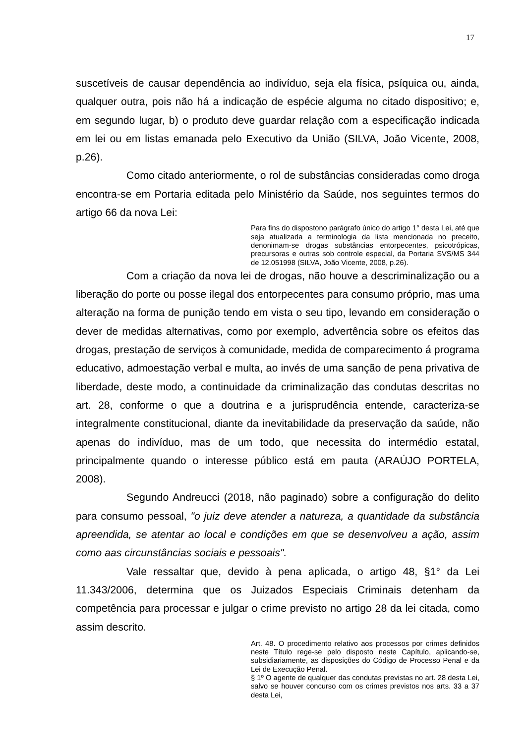17
suscetíveis de causar dependência ao indivíduo, seja ela física, psíquica ou, ainda, qualquer outra, pois não há a indicação de espécie alguma no citado dispositivo; e, em segundo lugar, b) o produto deve guardar relação com a especificação indicada em lei ou em listas emanada pelo Executivo da União (SILVA, João Vicente, 2008, p.26).
Como citado anteriormente, o rol de substâncias consideradas como droga encontra-se em Portaria editada pelo Ministério da Saúde, nos seguintes termos do artigo 66 da nova Lei:
Para fins do dispostono parágrafo único do artigo 1° desta Lei, até que seja atualizada a terminologia da lista mencionada no preceito, denonimam-se drogas substâncias entorpecentes, psicotrópicas, precursoras e outras sob controle especial, da Portaria SVS/MS 344 de 12.051998 (SILVA, João Vicente, 2008, p.26).
Com a criação da nova lei de drogas, não houve a descriminalização ou a liberação do porte ou posse ilegal dos entorpecentes para consumo próprio, mas uma alteração na forma de punição tendo em vista o seu tipo, levando em consideração o dever de medidas alternativas, como por exemplo, advertência sobre os efeitos das drogas, prestação de serviços à comunidade, medida de comparecimento á programa educativo, admoestação verbal e multa, ao invés de uma sanção de pena privativa de liberdade, deste modo, a continuidade da criminalização das condutas descritas no art. 28, conforme o que a doutrina e a jurisprudência entende, caracteriza-se integralmente constitucional, diante da inevitabilidade da preservação da saúde, não apenas do indivíduo, mas de um todo, que necessita do intermédio estatal, principalmente quando o interesse público está em pauta (ARAÚJO PORTELA, 2008).
Segundo Andreucci (2018, não paginado) sobre a configuração do delito para consumo pessoal, "o juiz deve atender a natureza, a quantidade da substância apreendida, se atentar ao local e condições em que se desenvolveu a ação, assim como aas circunstâncias sociais e pessoais".
Vale ressaltar que, devido à pena aplicada, o artigo 48, §1° da Lei 11.343/2006, determina que os Juizados Especiais Criminais detenham da competência para processar e julgar o crime previsto no artigo 28 da lei citada, como assim descrito.
Art. 48. O procedimento relativo aos processos por crimes definidos neste Título rege-se pelo disposto neste Capítulo, aplicando-se, subsidiariamente, as disposições do Código de Processo Penal e da Lei de Execução Penal.
§ 1º O agente de qualquer das condutas previstas no art. 28 desta Lei, salvo se houver concurso com os crimes previstos nos arts. 33 a 37 desta Lei,